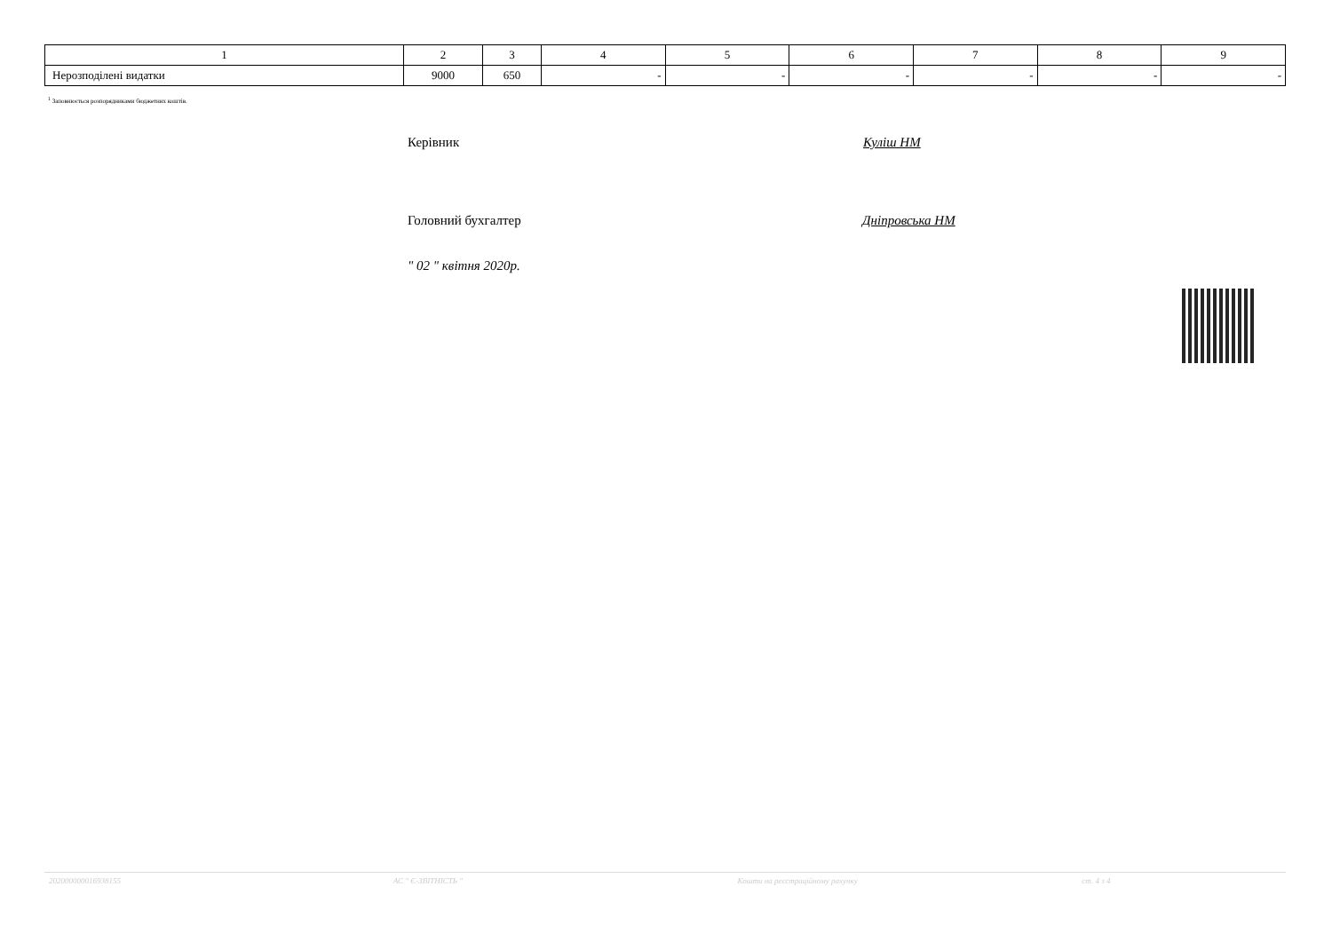| 1 | 2 | 3 | 4 | 5 | 6 | 7 | 8 | 9 |
| Нерозподілені видатки | 9000 | 650 | - | - | - | - | - | - |
<sup>1</sup> Заповнюється розпорядниками бюджетних коштів.
Керівник Куліш НМ
Головний бухгалтер Дніпровська НМ
" 02 " квітня 2020р.
202000000016938155 АС " Є-ЗВІТНІСТЬ " Кошти на реєстраційному рахунку ст. 4 з 4